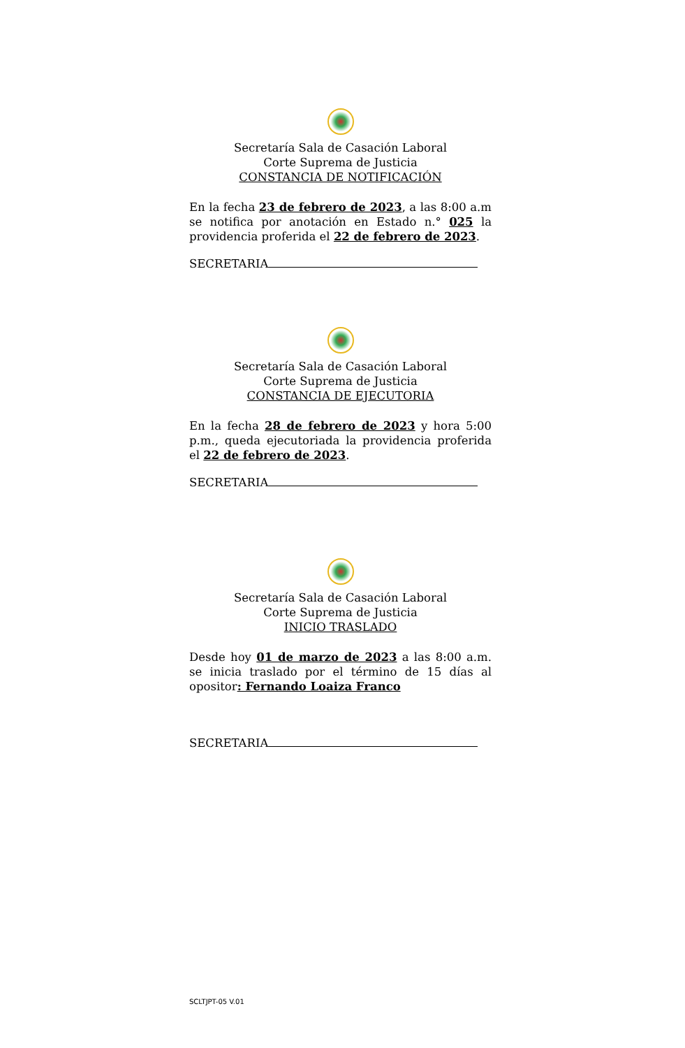Secretaría Sala de Casación Laboral
Corte Suprema de Justicia
CONSTANCIA DE NOTIFICACIÓN
En la fecha 23 de febrero de 2023, a las 8:00 a.m se notifica por anotación en Estado n.° 025 la providencia proferida el 22 de febrero de 2023.
SECRETARIA
Secretaría Sala de Casación Laboral
Corte Suprema de Justicia
CONSTANCIA DE EJECUTORIA
En la fecha 28 de febrero de 2023 y hora 5:00 p.m., queda ejecutoriada la providencia proferida el 22 de febrero de 2023.
SECRETARIA
Secretaría Sala de Casación Laboral
Corte Suprema de Justicia
INICIO TRASLADO
Desde hoy 01 de marzo de 2023 a las 8:00 a.m. se inicia traslado por el término de 15 días al opositor: Fernando Loaiza Franco
SECRETARIA
SCLTJPT-05 V.01